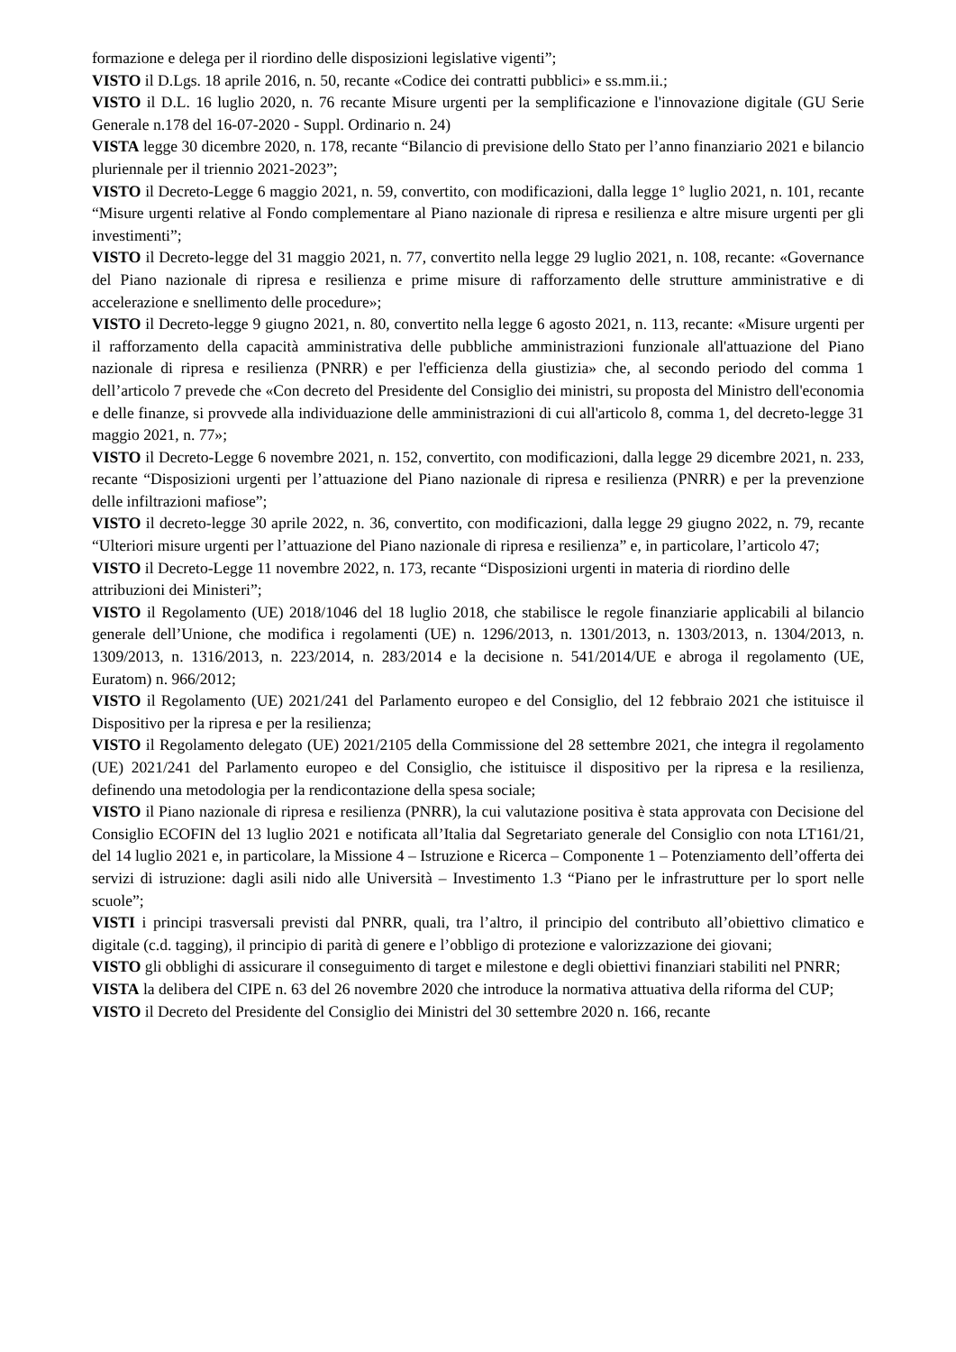formazione e delega per il riordino delle disposizioni legislative vigenti”;
VISTO il D.Lgs. 18 aprile 2016, n. 50, recante «Codice dei contratti pubblici» e ss.mm.ii.;
VISTO il D.L. 16 luglio 2020, n. 76 recante Misure urgenti per la semplificazione e l'innovazione digitale (GU Serie Generale n.178 del 16-07-2020 - Suppl. Ordinario n. 24)
VISTA legge 30 dicembre 2020, n. 178, recante “Bilancio di previsione dello Stato per l’anno finanziario 2021 e bilancio pluriennale per il triennio 2021-2023”;
VISTO il Decreto-Legge 6 maggio 2021, n. 59, convertito, con modificazioni, dalla legge 1° luglio 2021, n. 101, recante “Misure urgenti relative al Fondo complementare al Piano nazionale di ripresa e resilienza e altre misure urgenti per gli investimenti”;
VISTO il Decreto-legge del 31 maggio 2021, n. 77, convertito nella legge 29 luglio 2021, n. 108, recante: «Governance del Piano nazionale di ripresa e resilienza e prime misure di rafforzamento delle strutture amministrative e di accelerazione e snellimento delle procedure»;
VISTO il Decreto-legge 9 giugno 2021, n. 80, convertito nella legge 6 agosto 2021, n. 113, recante: «Misure urgenti per il rafforzamento della capacità amministrativa delle pubbliche amministrazioni funzionale all'attuazione del Piano nazionale di ripresa e resilienza (PNRR) e per l'efficienza della giustizia» che, al secondo periodo del comma 1 dell’articolo 7 prevede che «Con decreto del Presidente del Consiglio dei ministri, su proposta del Ministro dell'economia e delle finanze, si provvede alla individuazione delle amministrazioni di cui all'articolo 8, comma 1, del decreto-legge 31 maggio 2021, n. 77»;
VISTO il Decreto-Legge 6 novembre 2021, n. 152, convertito, con modificazioni, dalla legge 29 dicembre 2021, n. 233, recante “Disposizioni urgenti per l’attuazione del Piano nazionale di ripresa e resilienza (PNRR) e per la prevenzione delle infiltrazioni mafiose”;
VISTO il decreto-legge 30 aprile 2022, n. 36, convertito, con modificazioni, dalla legge 29 giugno 2022, n. 79, recante “Ulteriori misure urgenti per l’attuazione del Piano nazionale di ripresa e resilienza” e, in particolare, l’articolo 47;
VISTO il Decreto-Legge 11 novembre 2022, n. 173, recante “Disposizioni urgenti in materia di riordino delle attribuzioni dei Ministeri”;
VISTO il Regolamento (UE) 2018/1046 del 18 luglio 2018, che stabilisce le regole finanziarie applicabili al bilancio generale dell’Unione, che modifica i regolamenti (UE) n. 1296/2013, n. 1301/2013, n. 1303/2013, n. 1304/2013, n. 1309/2013, n. 1316/2013, n. 223/2014, n. 283/2014 e la decisione n. 541/2014/UE e abroga il regolamento (UE, Euratom) n. 966/2012;
VISTO il Regolamento (UE) 2021/241 del Parlamento europeo e del Consiglio, del 12 febbraio 2021 che istituisce il Dispositivo per la ripresa e per la resilienza;
VISTO il Regolamento delegato (UE) 2021/2105 della Commissione del 28 settembre 2021, che integra il regolamento (UE) 2021/241 del Parlamento europeo e del Consiglio, che istituisce il dispositivo per la ripresa e la resilienza, definendo una metodologia per la rendicontazione della spesa sociale;
VISTO il Piano nazionale di ripresa e resilienza (PNRR), la cui valutazione positiva è stata approvata con Decisione del Consiglio ECOFIN del 13 luglio 2021 e notificata all’Italia dal Segretariato generale del Consiglio con nota LT161/21, del 14 luglio 2021 e, in particolare, la Missione 4 – Istruzione e Ricerca – Componente 1 – Potenziamento dell’offerta dei servizi di istruzione: dagli asili nido alle Università – Investimento 1.3 “Piano per le infrastrutture per lo sport nelle scuole”;
VISTI i principi trasversali previsti dal PNRR, quali, tra l’altro, il principio del contributo all’obiettivo climatico e digitale (c.d. tagging), il principio di parità di genere e l’obbligo di protezione e valorizzazione dei giovani;
VISTO gli obblighi di assicurare il conseguimento di target e milestone e degli obiettivi finanziari stabiliti nel PNRR;
VISTA la delibera del CIPE n. 63 del 26 novembre 2020 che introduce la normativa attuativa della riforma del CUP;
VISTO il Decreto del Presidente del Consiglio dei Ministri del 30 settembre 2020 n. 166, recante